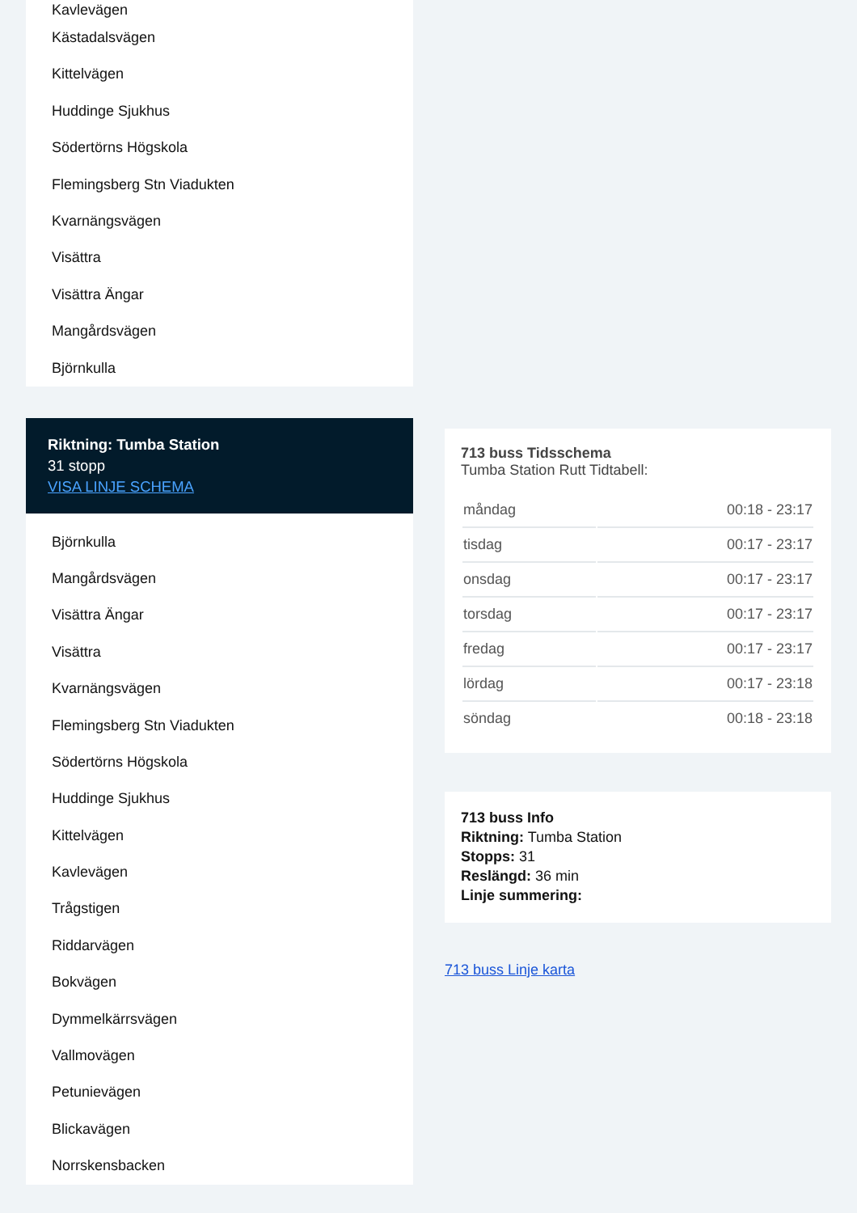Kavlevägen
Kästadalsvägen
Kittelvägen
Huddinge Sjukhus
Södertörns Högskola
Flemingsberg Stn Viadukten
Kvarnängsvägen
Visättra
Visättra Ängar
Mangårdsvägen
Björnkulla
Riktning: Tumba Station
31 stopp
VISA LINJE SCHEMA
Björnkulla
Mangårdsvägen
Visättra Ängar
Visättra
Kvarnängsvägen
Flemingsberg Stn Viadukten
Södertörns Högskola
Huddinge Sjukhus
Kittelvägen
Kavlevägen
Trågstigen
Riddarvägen
Bokvägen
Dymmelkärrsvägen
Vallmovägen
Petunievägen
Blickavägen
Norrskensbacken
713 buss Tidsschema
Tumba Station Rutt Tidtabell:
| måndag | 00:18 - 23:17 |
| tisdag | 00:17 - 23:17 |
| onsdag | 00:17 - 23:17 |
| torsdag | 00:17 - 23:17 |
| fredag | 00:17 - 23:17 |
| lördag | 00:17 - 23:18 |
| söndag | 00:18 - 23:18 |
713 buss Info
Riktning: Tumba Station
Stopps: 31
Reslängd: 36 min
Linje summering:
713 buss Linje karta